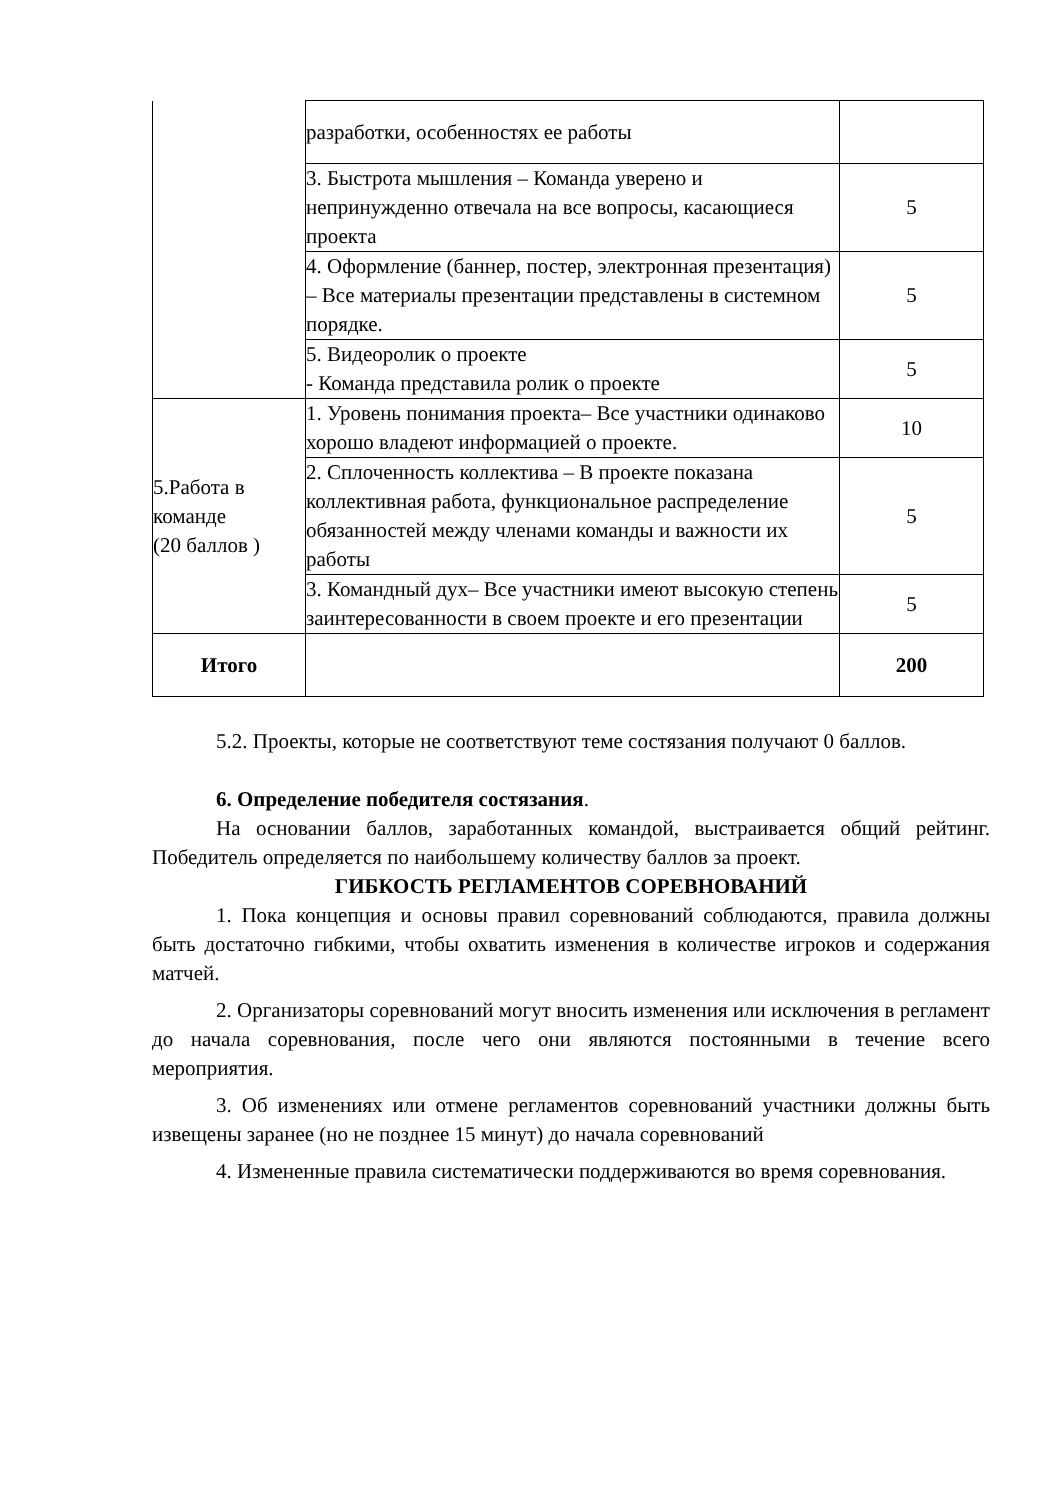| | разработки, особенностях ее работы | |
| | 3. Быстрота мышления – Команда уверено и непринужденно отвечала на все вопросы, касающиеся проекта | 5 |
| | 4. Оформление (баннер, постер, электронная презентация) – Все материалы презентации представлены в системном порядке. | 5 |
| | 5. Видеоролик о проекте - Команда представила ролик о проекте | 5 |
| 5.Работа в команде (20 баллов ) | 1. Уровень понимания проекта– Все участники одинаково хорошо владеют информацией о проекте. | 10 |
| | 2. Сплоченность коллектива – В проекте показана коллективная работа, функциональное распределение обязанностей между членами команды и важности их работы | 5 |
| | 3. Командный дух– Все участники имеют высокую степень заинтересованности в своем проекте и его презентации | 5 |
| Итого | | 200 |
5.2. Проекты, которые не соответствуют теме состязания получают 0 баллов.
6. Определение победителя состязания.
На основании баллов, заработанных командой, выстраивается общий рейтинг. Победитель определяется по наибольшему количеству баллов за проект.
ГИБКОСТЬ РЕГЛАМЕНТОВ СОРЕВНОВАНИЙ
1. Пока концепция и основы правил соревнований соблюдаются, правила должны быть достаточно гибкими, чтобы охватить изменения в количестве игроков и содержания матчей.
2. Организаторы соревнований могут вносить изменения или исключения в регламент до начала соревнования, после чего они являются постоянными в течение всего мероприятия.
3. Об изменениях или отмене регламентов соревнований участники должны быть извещены заранее (но не позднее 15 минут) до начала соревнований
4. Измененные правила систематически поддерживаются во время соревнования.